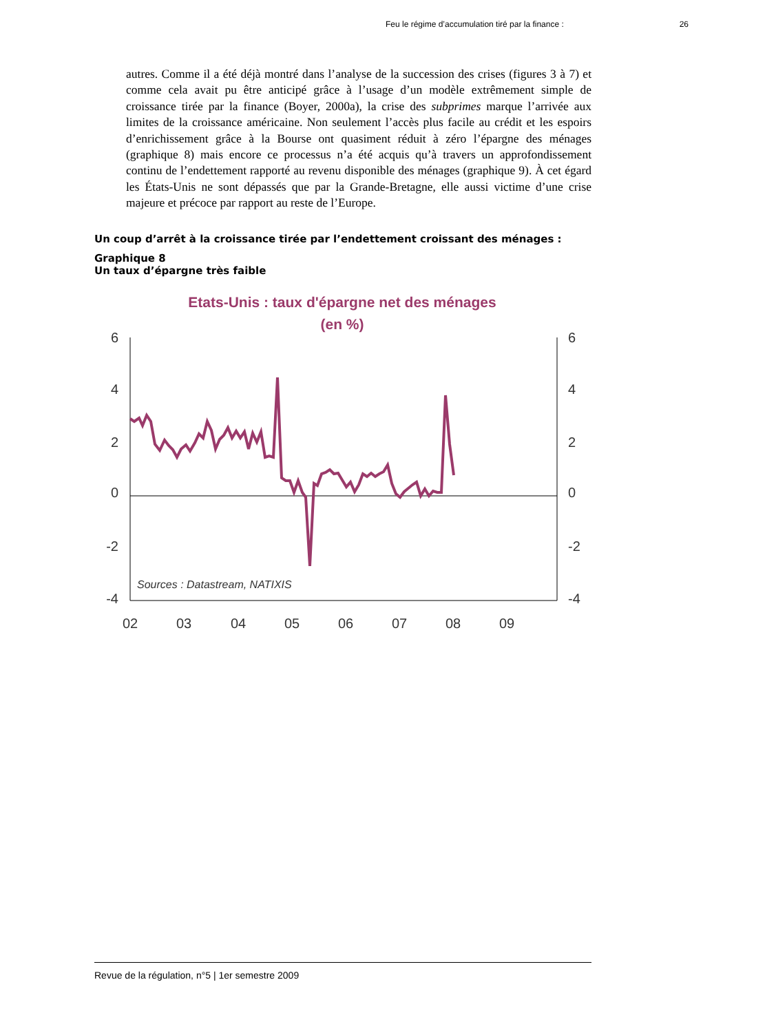Feu le régime d’accumulation tiré par la finance : 26
autres. Comme il a été déjà montré dans l’analyse de la succession des crises (figures 3 à 7) et comme cela avait pu être anticipé grâce à l’usage d’un modèle extrêmement simple de croissance tirée par la finance (Boyer, 2000a), la crise des subprimes marque l’arrivée aux limites de la croissance américaine. Non seulement l’accès plus facile au crédit et les espoirs d’enrichissement grâce à la Bourse ont quasiment réduit à zéro l’épargne des ménages (graphique 8) mais encore ce processus n’a été acquis qu’à travers un approfondissement continu de l’endettement rapporté au revenu disponible des ménages (graphique 9). À cet égard les États-Unis ne sont dépassés que par la Grande-Bretagne, elle aussi victime d’une crise majeure et précoce par rapport au reste de l’Europe.
Un coup d’arrêt à la croissance tirée par l’endettement croissant des ménages :
Graphique 8
Un taux d’épargne très faible
Etats-Unis : taux d'épargne net des ménages
(en %)
6
4
2
0
-2
-4
6
4
2
0
-2
-4
02
03
04
05
06
07
08
09
Sources : Datastream, NATIXIS
Revue de la régulation, n°5 | 1er semestre 2009